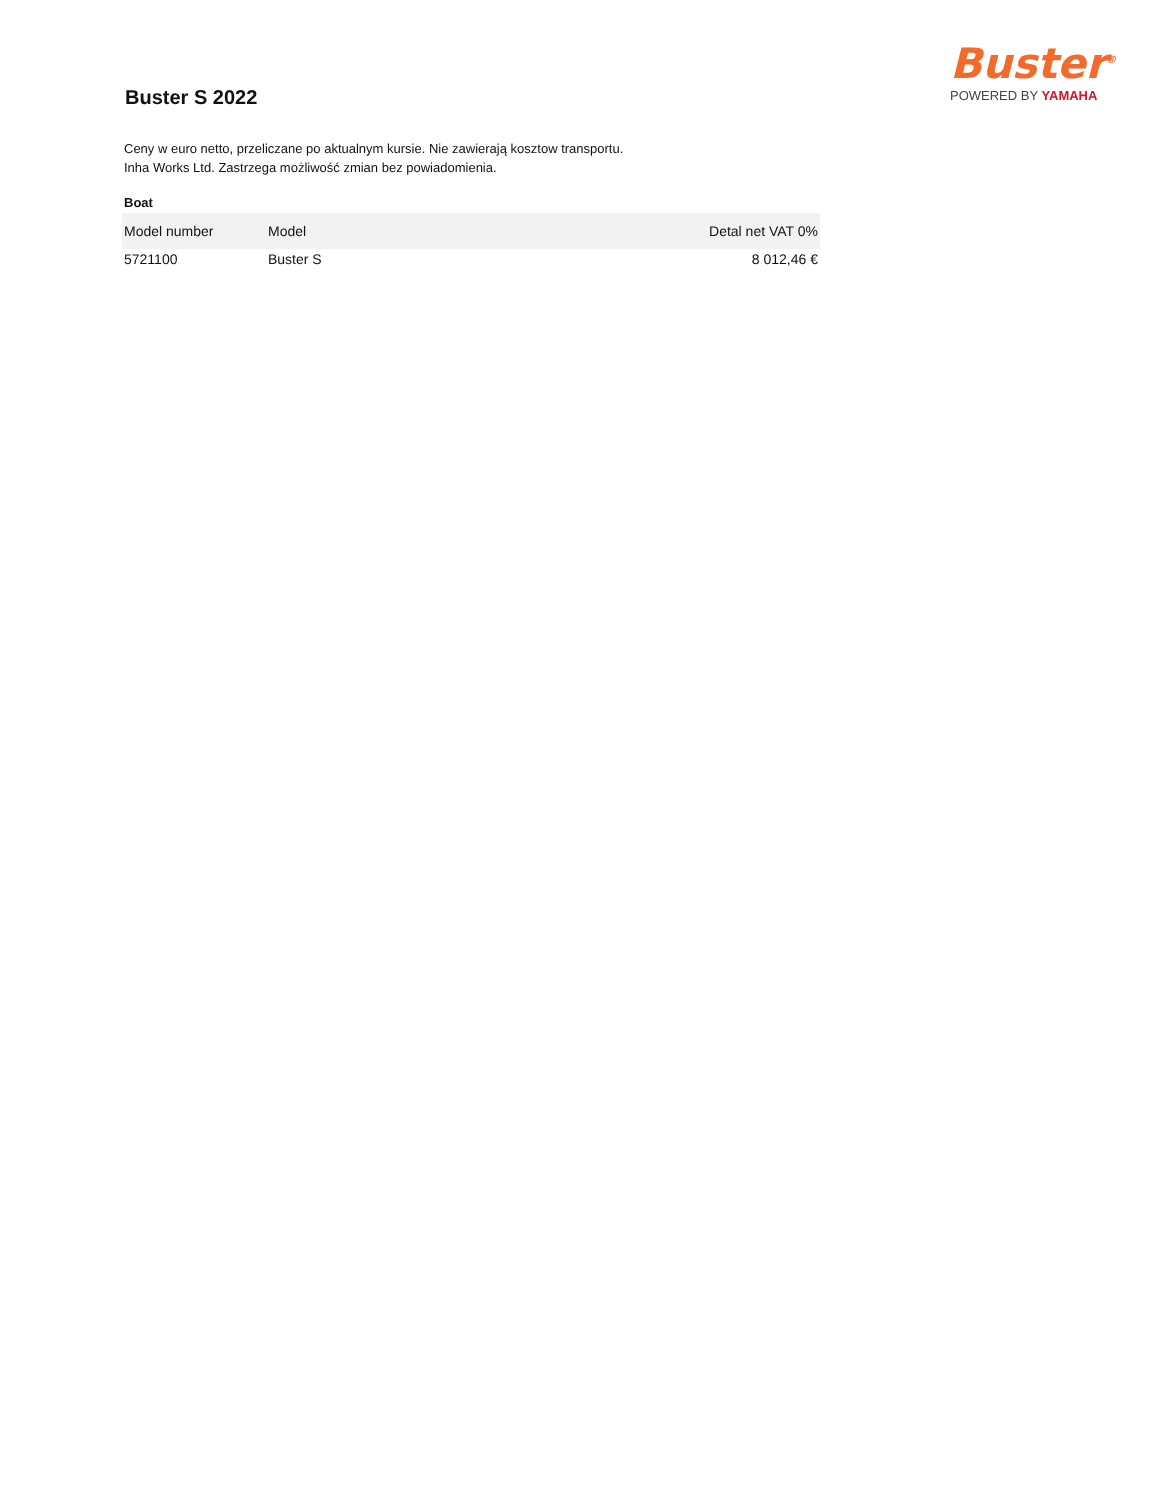Buster<sup>®</sup>
POWERED BY YAMAHA
Buster S 2022
Ceny w euro netto, przeliczane po aktualnym kursie. Nie zawierają kosztow transportu.
Inha Works Ltd. Zastrzega możliwość zmian bez powiadomienia.
Boat
| Model number | Model | Detal net VAT 0% |
| --- | --- | --- |
| 5721100 | Buster S | 8 012,46 € |